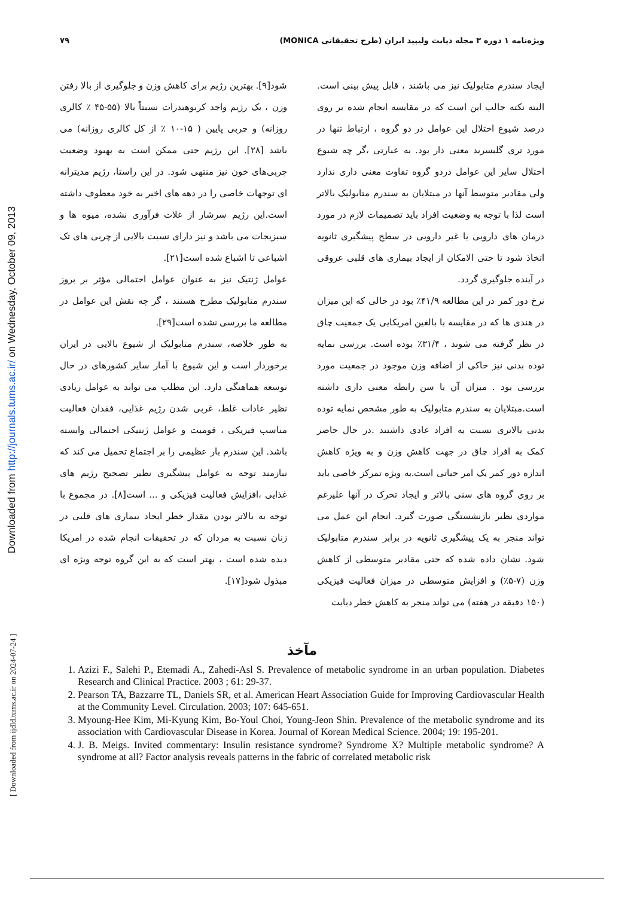Downloaded from http://journals.tums.ac.ir/ on Wednesday, October 09, 2013
[ Downloaded from ijdld.tums.ac.ir on 2024-07-24 ]
ویژه‌نامه ۱ دوره ۳ مجله دیابت ولیپید ایران (طرح تحقیقاتی MONICA) ۷۹
ایجاد سندرم متابولیک نیز می باشند ، قابل پیش بینی است. البته نکته جالب این است که در مقایسه انجام شده بر روی درصد شیوع اختلال این عوامل در دو گروه ، ارتباط تنها در مورد تری گلیسرید معنی دار بود. به عبارتی ،گر چه شیوع اختلال سایر این عوامل دردو گروه تفاوت معنی داری ندارد ولی مقادیر متوسط آنها در مبتلایان به سندرم متابولیک بالاتر است لذا با توجه به وضعیت افراد باید تصمیمات لازم در مورد درمان های دارویی یا غیر دارویی در سطح پیشگیری ثانویه اتخاذ شود تا حتی الامکان از ایجاد بیماری های قلبی عروقی در آینده جلوگیری گردد.
نرخ دور کمر در این مطالعه ۴۱/۹٪ بود در حالی که این میزان در هندی ها که در مقایسه با بالغین امریکایی یک جمعیت چاق در نظر گرفته می شوند ، ۳۱/۴٪ بوده است. بررسی نمایه توده بدنی نیز حاکی از اضافه وزن موجود در جمعیت مورد بررسی بود . میزان آن با سن رابطه معنی داری داشته است.مبتلایان به سندرم متابولیک به طور مشخص نمایه توده بدنی بالاتری نسبت به افراد عادی داشتند .در حال حاضر کمک به افراد چاق در جهت کاهش وزن و به ویژه کاهش اندازه دور کمر یک امر حیاتی است.به ویژه تمرکز خاصی باید بر روی گروه های سنی بالاتر و ایجاد تحرک در آنها علیرغم مواردی نظیر بازنشستگی صورت گیرد. انجام این عمل می تواند منجر به یک پیشگیری ثانویه در برابر سندرم متابولیک شود. نشان داده شده که حتی مقادیر متوسطی از کاهش وزن (۷-۵٪) و افزایش متوسطی در میزان فعالیت فیزیکی (۱۵۰ دقیقه در هفته) می تواند منجر به کاهش خطر دیابت
شود[۹]. بهترین رژیم برای کاهش وزن و جلوگیری از بالا رفتن وزن ، یک رژیم واجد کربوهیدرات نسبتاً بالا (۵۵-۴۵ ٪ کالری روزانه) و چربی پایین ( ۱۵-۱۰ ٪ از کل کالری روزانه) می باشد [۲۸]. این رژیم حتی ممکن است به بهبود وضعیت چربی‌های خون نیز منتهی شود. در این راستا، رژیم مدیترانه ای توجهات خاصی را در دهه های اخیر به خود معطوف داشته است.این رژیم سرشار از غلات فرآوری نشده، میوه ها و سبزیجات می باشد و نیز دارای نسبت بالایی از چربی های تک اشباعی تا اشباع شده است[۲۱].
عوامل ژنتیک نیز به عنوان عوامل احتمالی مؤثر بر بروز سندرم متابولیک مطرح هستند ، گر چه نقش این عوامل در مطالعه ما بررسی نشده است[۲۹].
به طور خلاصه، سندرم متابولیک از شیوع بالایی در ایران برخوردار است و این شیوع با آمار سایر کشورهای در حال توسعه هماهنگی دارد. این مطلب می تواند به عوامل زیادی نظیر عادات غلط، غربی شدن رژیم غذایی، فقدان فعالیت مناسب فیزیکی ، قومیت و عوامل ژنتیکی احتمالی وابسته باشد. این سندرم بار عظیمی را بر اجتماع تحمیل می کند که نیازمند توجه به عوامل پیشگیری نظیر تصحیح رژیم های غذایی ،افزایش فعالیت فیزیکی و ... است[۸]. در مجموع با توجه به بالاتر بودن مقدار خطر ایجاد بیماری های قلبی در زنان نسبت به مردان که در تحقیقات انجام شده در امریکا دیده شده است ، بهتر است که به این گروه توجه ویژه ای مبذول شود[۱۷].
مآخذ
1. Azizi F., Salehi P., Etemadi A., Zahedi-Asl S. Prevalence of metabolic syndrome in an urban population. Diabetes Research and Clinical Practice. 2003 ; 61: 29-37.
2. Pearson TA, Bazzarre TL, Daniels SR, et al. American Heart Association Guide for Improving Cardiovascular Health at the Community Level. Circulation. 2003; 107: 645-651.
3. Myoung-Hee Kim, Mi-Kyung Kim, Bo-Youl Choi, Young-Jeon Shin. Prevalence of the metabolic syndrome and its association with Cardiovascular Disease in Korea. Journal of Korean Medical Science. 2004; 19: 195-201.
4. J. B. Meigs. Invited commentary: Insulin resistance syndrome? Syndrome X? Multiple metabolic syndrome? A syndrome at all? Factor analysis reveals patterns in the fabric of correlated metabolic risk